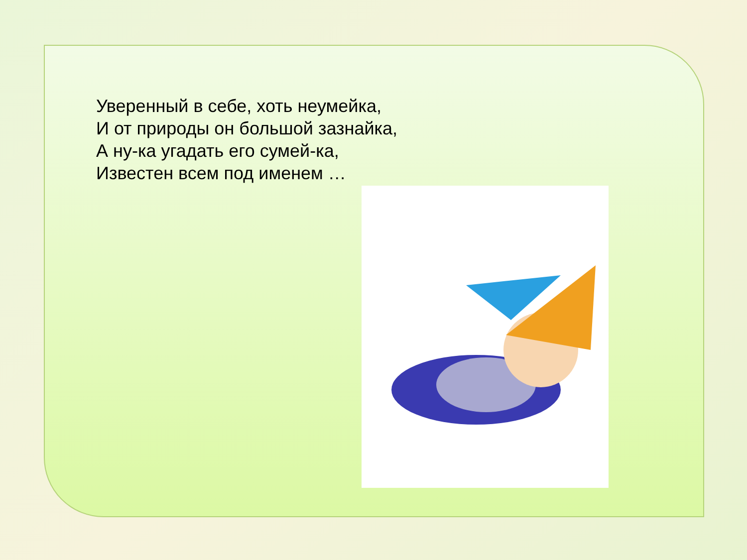Уверенный в себе, хоть неумейка,
И от природы он большой зазнайка,
А ну-ка угадать его сумей-ка,
Известен всем под именем …